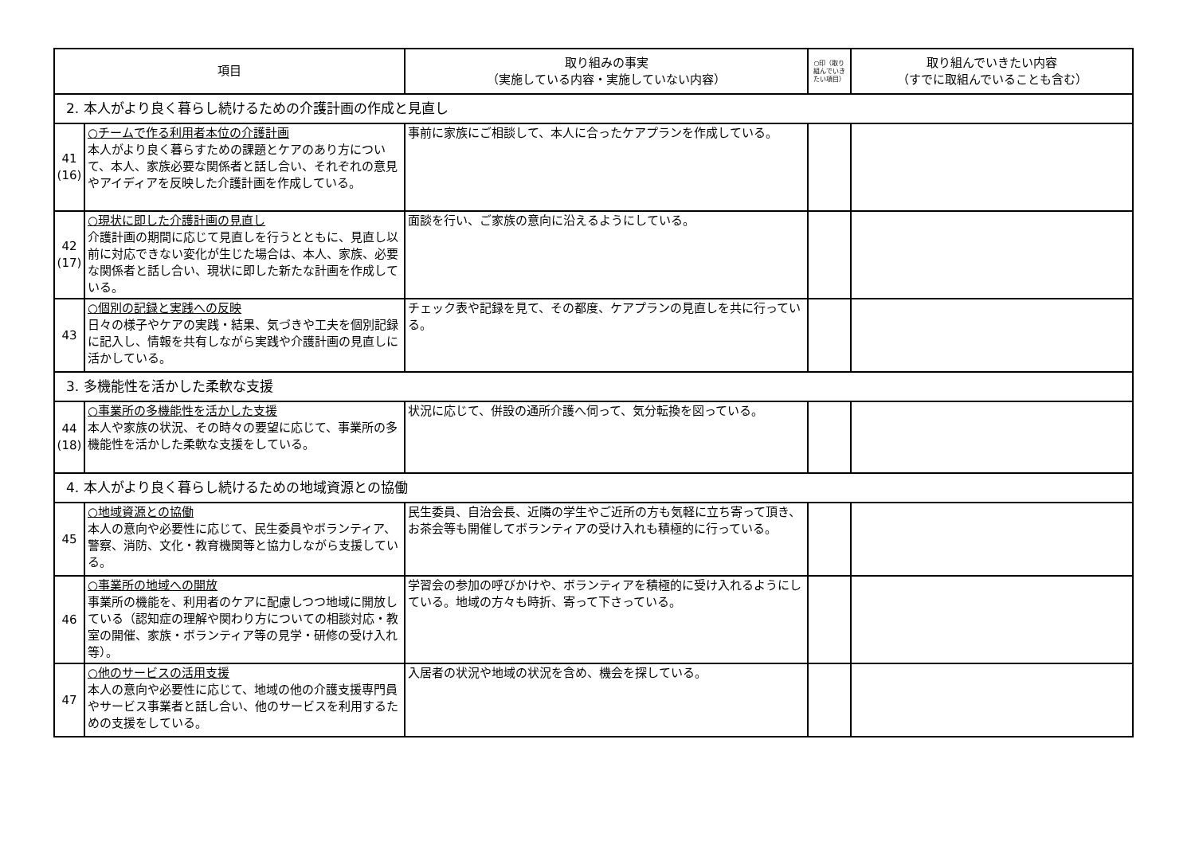| 項目 | | 取り組みの事実 （実施している内容・実施していない内容） | ○印（取り組んでいきたい項目） | 取り組んでいきたい内容 （すでに取組んでいることも含む） |
| --- | --- | --- | --- | --- |
| 2. 本人がより良く暮らし続けるための介護計画の作成と見直し | | | | |
| 41 (16) | ○チームで作る利用者本位の介護計画 本人がより良く暮らすための課題とケアのあり方について、本人、家族必要な関係者と話し合い、それぞれの意見やアイディアを反映した介護計画を作成している。 | 事前に家族にご相談して、本人に合ったケアプランを作成している。 | | |
| 42 (17) | ○現状に即した介護計画の見直し 介護計画の期間に応じて見直しを行うとともに、見直し以前に対応できない変化が生じた場合は、本人、家族、必要な関係者と話し合い、現状に即した新たな計画を作成している。 | 面談を行い、ご家族の意向に沿えるようにしている。 | | |
| 43 | ○個別の記録と実践への反映 日々の様子やケアの実践・結果、気づきや工夫を個別記録に記入し、情報を共有しながら実践や介護計画の見直しに活かしている。 | チェック表や記録を見て、その都度、ケアプランの見直しを共に行っている。 | | |
| 3. 多機能性を活かした柔軟な支援 | | | | |
| 44 (18) | ○事業所の多機能性を活かした支援 本人や家族の状況、その時々の要望に応じて、事業所の多機能性を活かした柔軟な支援をしている。 | 状況に応じて、併設の通所介護へ伺って、気分転換を図っている。 | | |
| 4. 本人がより良く暮らし続けるための地域資源との協働 | | | | |
| 45 | ○地域資源との協働 本人の意向や必要性に応じて、民生委員やボランティア、警察、消防、文化・教育機関等と協力しながら支援している。 | 民生委員、自治会長、近隣の学生やご近所の方も気軽に立ち寄って頂き、お茶会等も開催してボランティアの受け入れも積極的に行っている。 | | |
| 46 | ○事業所の地域への開放 事業所の機能を、利用者のケアに配慮しつつ地域に開放している（認知症の理解や関わり方についての相談対応・教室の開催、家族・ボランティア等の見学・研修の受け入れ等）。 | 学習会の参加の呼びかけや、ボランティアを積極的に受け入れるようにしている。地域の方々も時折、寄って下さっている。 | | |
| 47 | ○他のサービスの活用支援 本人の意向や必要性に応じて、地域の他の介護支援専門員やサービス事業者と話し合い、他のサービスを利用するための支援をしている。 | 入居者の状況や地域の状況を含め、機会を探している。 | | |